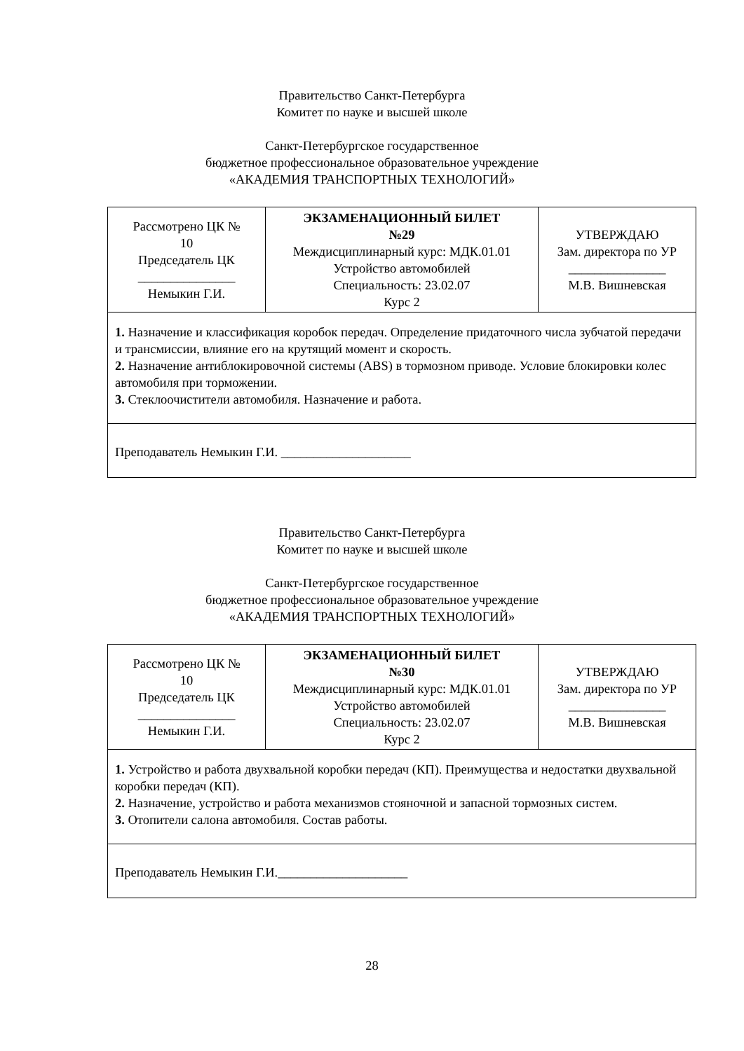Правительство Санкт-Петербурга
Комитет по науке и высшей школе
Санкт-Петербургское государственное
бюджетное профессиональное образовательное учреждение
«АКАДЕМИЯ ТРАНСПОРТНЫХ ТЕХНОЛОГИЙ»
| Рассмотрено ЦК № 10 Председатель ЦК _______________ Немыкин Г.И. | ЭКЗАМЕНАЦИОННЫЙ БИЛЕТ №29 Междисциплинарный курс: МДК.01.01 Устройство автомобилей Специальность: 23.02.07 Курс 2 | УТВЕРЖДАЮ Зам. директора по УР _______________ М.В. Вишневская |
| 1. Назначение и классификация коробок передач. Определение придаточного числа зубчатой передачи и трансмиссии, влияние его на крутящий момент и скорость. 2. Назначение антиблокировочной системы (ABS) в тормозном приводе. Условие блокировки колес автомобиля при торможении. 3. Стеклоочистители автомобиля. Назначение и работа. | | |
| Преподаватель Немыкин Г.И. ____________________ | | |
Правительство Санкт-Петербурга
Комитет по науке и высшей школе
Санкт-Петербургское государственное
бюджетное профессиональное образовательное учреждение
«АКАДЕМИЯ ТРАНСПОРТНЫХ ТЕХНОЛОГИЙ»
| Рассмотрено ЦК № 10 Председатель ЦК _______________ Немыкин Г.И. | ЭКЗАМЕНАЦИОННЫЙ БИЛЕТ №30 Междисциплинарный курс: МДК.01.01 Устройство автомобилей Специальность: 23.02.07 Курс 2 | УТВЕРЖДАЮ Зам. директора по УР _______________ М.В. Вишневская |
| 1. Устройство и работа двухвальной коробки передач (КП). Преимущества и недостатки двухвальной коробки передач (КП). 2. Назначение, устройство и работа механизмов стояночной и запасной тормозных систем. 3. Отопители салона автомобиля. Состав работы. | | |
| Преподаватель Немыкин Г.И.____________________ | | |
28